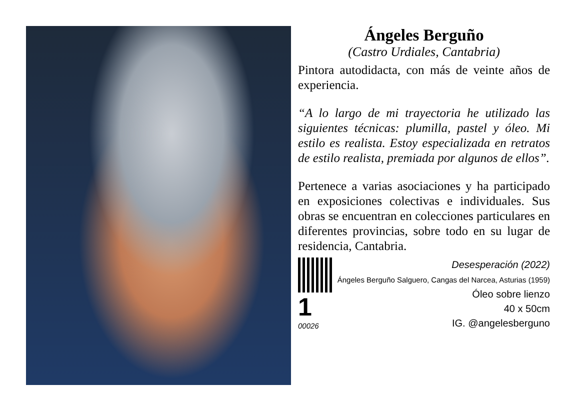Ángeles Berguño
(Castro Urdiales, Cantabria)
Pintora autodidacta, con más de veinte años de experiencia.
“A lo largo de mi trayectoria he utilizado las siguientes técnicas: plumilla, pastel y óleo. Mi estilo es realista. Estoy especializada en retratos de estilo realista, premiada por algunos de ellos”.
Pertenece a varias asociaciones y ha participado en exposiciones colectivas e individuales. Sus obras se encuentran en colecciones particulares en diferentes provincias, sobre todo en su lugar de residencia, Cantabria.
1 00026
Desesperación (2022)
Ángeles Berguño Salguero, Cangas del Narcea, Asturias (1959)
Óleo sobre lienzo
40 x 50cm
IG. @angelesberguno